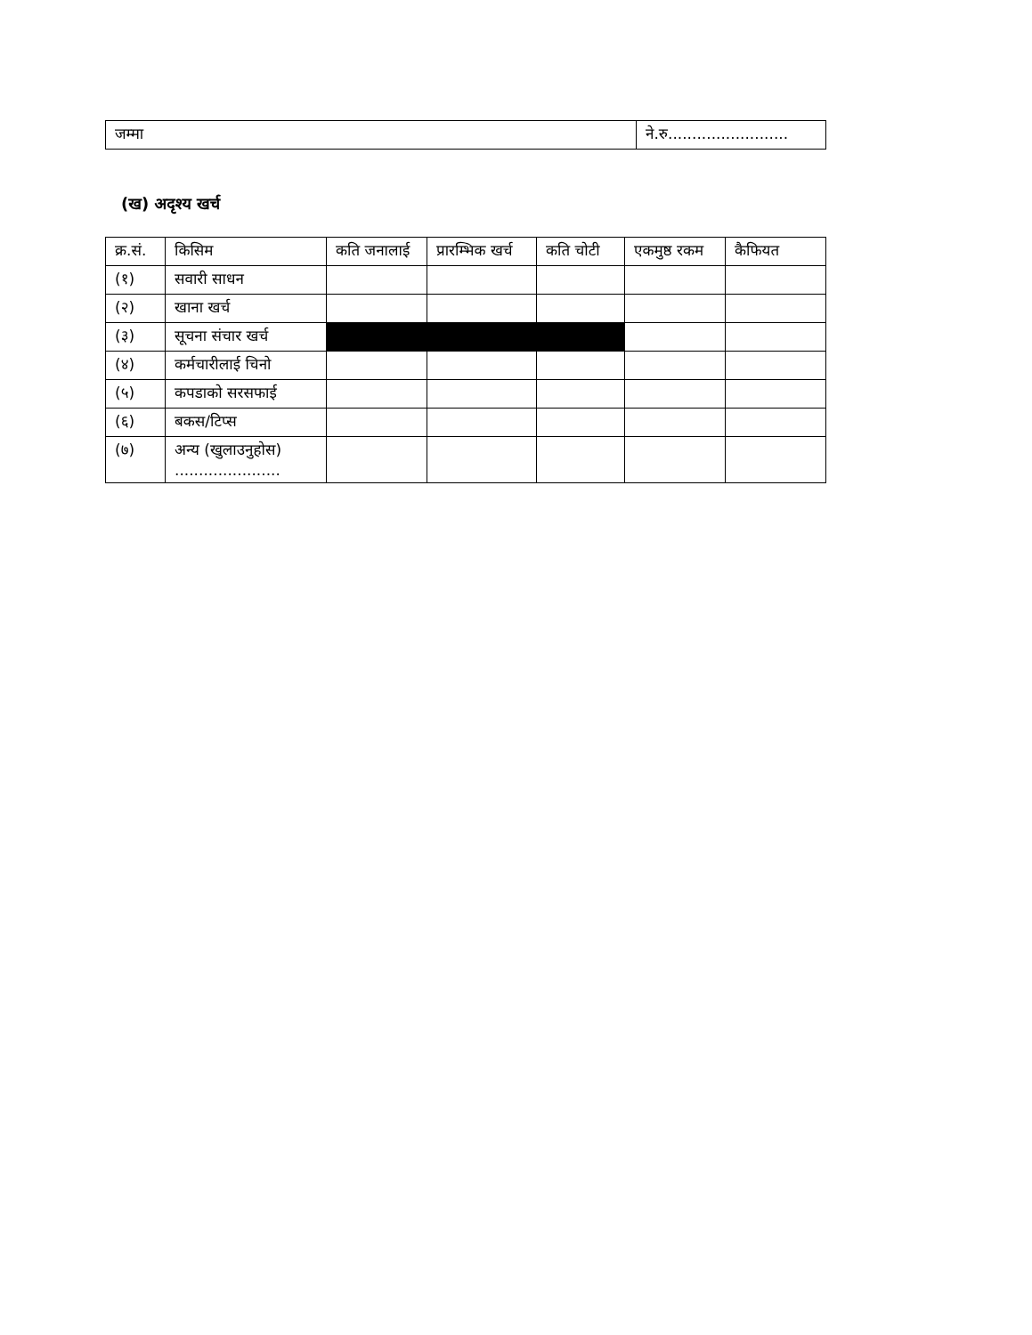| जम्मा | ने.रु......................... |
(ख) अदृश्य खर्च
| क्र.सं. | किसिम | कति जनालाई | प्रारम्भिक खर्च | कति चोटी | एकमुष्ठ रकम | कैफियत |
| --- | --- | --- | --- | --- | --- | --- |
| (१) | सवारी साधन | | | | | |
| (२) | खाना खर्च | | | | | |
| (३) | सूचना संचार खर्च | | | | | |
| (४) | कर्मचारीलाई चिनो | | | | | |
| (५) | कपडाको सरसफाई | | | | | |
| (६) | बकस/टिप्स | | | | | |
| (७) | अन्य (खुलाउनुहोस) ...................... | | | | | |